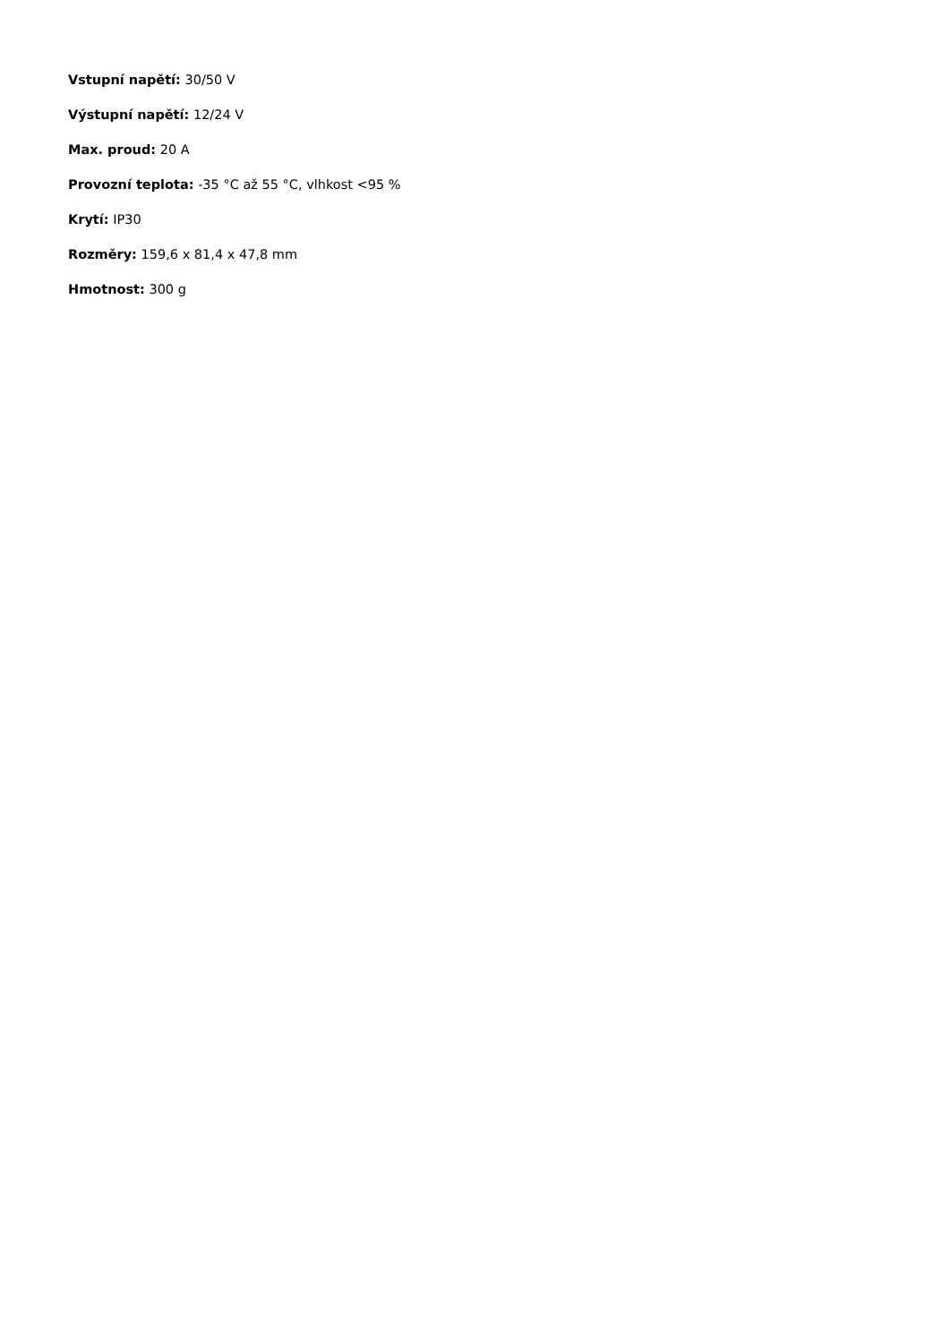Vstupní napětí: 30/50 V
Výstupní napětí: 12/24 V
Max. proud: 20 A
Provozní teplota: -35 °C až 55 °C, vlhkost <95 %
Krytí: IP30
Rozměry: 159,6 x 81,4 x 47,8 mm
Hmotnost: 300 g